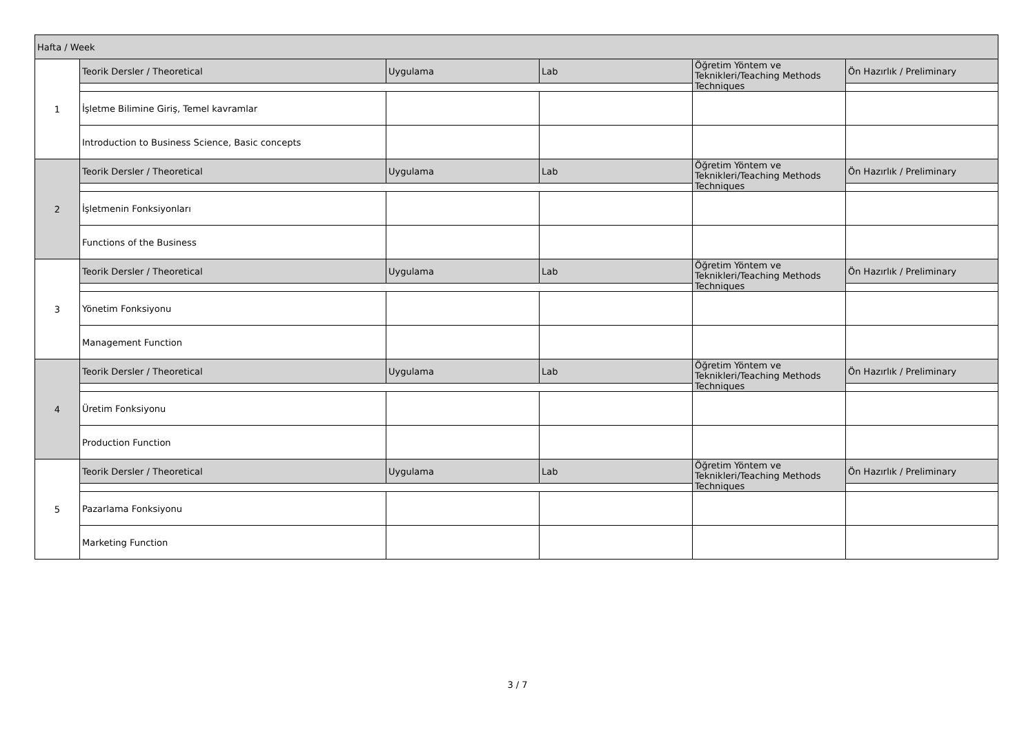| Hafta / Week | | | | | |
| --- | --- | --- | --- | --- | --- |
| 1 | Teorik Dersler / Theoretical | Uygulama | Lab | Öğretim Yöntem ve Teknikleri/Teaching Methods Techniques | Ön Hazırlık / Preliminary |
| | İşletme Bilimine Giriş, Temel kavramlar | | | | |
| | Introduction to Business Science, Basic concepts | | | | |
| 2 | Teorik Dersler / Theoretical | Uygulama | Lab | Öğretim Yöntem ve Teknikleri/Teaching Methods Techniques | Ön Hazırlık / Preliminary |
| | İşletmenin Fonksiyonları | | | | |
| | Functions of the Business | | | | |
| 3 | Teorik Dersler / Theoretical | Uygulama | Lab | Öğretim Yöntem ve Teknikleri/Teaching Methods Techniques | Ön Hazırlık / Preliminary |
| | Yönetim Fonksiyonu | | | | |
| | Management Function | | | | |
| 4 | Teorik Dersler / Theoretical | Uygulama | Lab | Öğretim Yöntem ve Teknikleri/Teaching Methods Techniques | Ön Hazırlık / Preliminary |
| | Üretim Fonksiyonu | | | | |
| | Production Function | | | | |
| 5 | Teorik Dersler / Theoretical | Uygulama | Lab | Öğretim Yöntem ve Teknikleri/Teaching Methods Techniques | Ön Hazırlık / Preliminary |
| | Pazarlama Fonksiyonu | | | | |
| | Marketing Function | | | | |
3 / 7